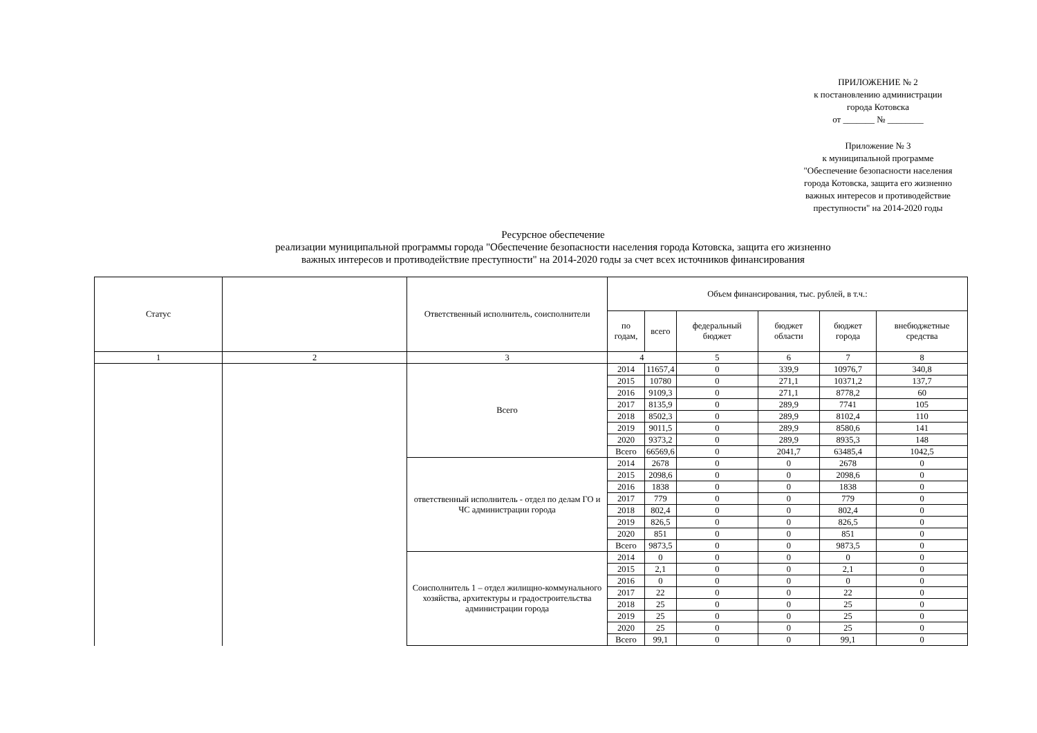ПРИЛОЖЕНИЕ № 2
к постановлению администрации
города Котовска
от _______ № ________
Приложение № 3
к муниципальной программе
"Обеспечение безопасности населения
города Котовска, защита его жизненно
важных интересов и противодействие
преступности" на 2014-2020 годы
Ресурсное обеспечение
реализации муниципальной программы города "Обеспечение безопасности населения города Котовска, защита его жизненно
важных интересов и противодействие преступности" на 2014-2020 годы за счет всех источников финансирования
| Статус | | Ответственный исполнитель, соисполнители | Объем финансирования, тыс. рублей, в т.ч.: | | | | | |
| --- | --- | --- | --- | --- | --- | --- | --- | --- |
| | | | по годам, | всего | федеральный бюджет | бюджет области | бюджет города | внебюджетные средства |
| 1 | 2 | 3 | 4 | | 5 | 6 | 7 | 8 |
| | | Всего | 2014 | 11657,4 | 0 | 339,9 | 10976,7 | 340,8 |
| | | | 2015 | 10780 | 0 | 271,1 | 10371,2 | 137,7 |
| | | | 2016 | 9109,3 | 0 | 271,1 | 8778,2 | 60 |
| | | | 2017 | 8135,9 | 0 | 289,9 | 7741 | 105 |
| | | | 2018 | 8502,3 | 0 | 289,9 | 8102,4 | 110 |
| | | | 2019 | 9011,5 | 0 | 289,9 | 8580,6 | 141 |
| | | | 2020 | 9373,2 | 0 | 289,9 | 8935,3 | 148 |
| | | | Всего | 66569,6 | 0 | 2041,7 | 63485,4 | 1042,5 |
| | | ответственный исполнитель - отдел по делам ГО и ЧС администрации города | 2014 | 2678 | 0 | 0 | 2678 | 0 |
| | | | 2015 | 2098,6 | 0 | 0 | 2098,6 | 0 |
| | | | 2016 | 1838 | 0 | 0 | 1838 | 0 |
| | | | 2017 | 779 | 0 | 0 | 779 | 0 |
| | | | 2018 | 802,4 | 0 | 0 | 802,4 | 0 |
| | | | 2019 | 826,5 | 0 | 0 | 826,5 | 0 |
| | | | 2020 | 851 | 0 | 0 | 851 | 0 |
| | | | Всего | 9873,5 | 0 | 0 | 9873,5 | 0 |
| | | Соисполнитель 1 – отдел жилищно-коммунального хозяйства, архитектуры и градостроительства администрации города | 2014 | 0 | 0 | 0 | 0 | 0 |
| | | | 2015 | 2,1 | 0 | 0 | 2,1 | 0 |
| | | | 2016 | 0 | 0 | 0 | 0 | 0 |
| | | | 2017 | 22 | 0 | 0 | 22 | 0 |
| | | | 2018 | 25 | 0 | 0 | 25 | 0 |
| | | | 2019 | 25 | 0 | 0 | 25 | 0 |
| | | | 2020 | 25 | 0 | 0 | 25 | 0 |
| | | | Всего | 99,1 | 0 | 0 | 99,1 | 0 |